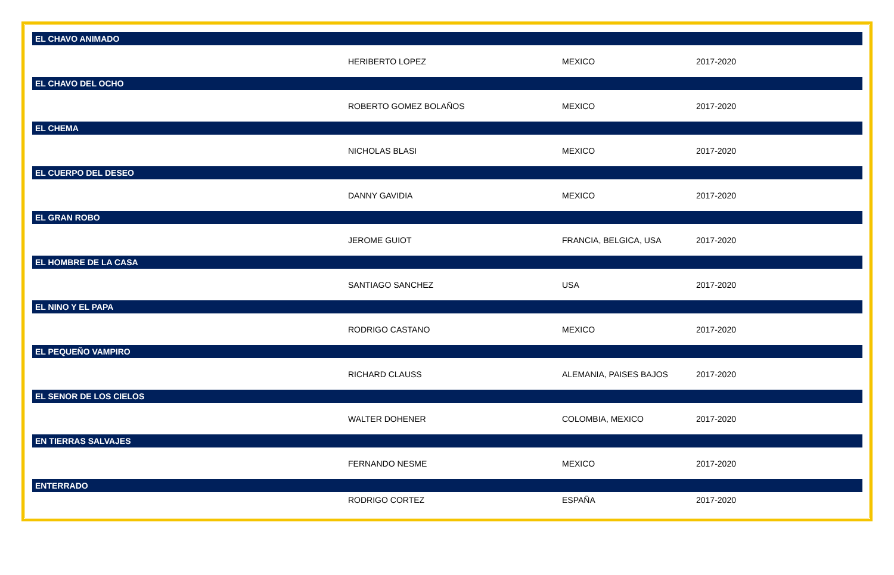| EL CHAVO ANIMADO | | | |
| --- | --- | --- | --- |
| | HERIBERTO LOPEZ | MEXICO | 2017-2020 |
| EL CHAVO DEL OCHO | | | |
| | ROBERTO GOMEZ BOLAÑOS | MEXICO | 2017-2020 |
| EL CHEMA | | | |
| | NICHOLAS BLASI | MEXICO | 2017-2020 |
| EL CUERPO DEL DESEO | | | |
| | DANNY GAVIDIA | MEXICO | 2017-2020 |
| EL GRAN ROBO | | | |
| | JEROME GUIOT | FRANCIA, BELGICA, USA | 2017-2020 |
| EL HOMBRE DE LA CASA | | | |
| | SANTIAGO SANCHEZ | USA | 2017-2020 |
| EL NINO Y EL PAPA | | | |
| | RODRIGO CASTANO | MEXICO | 2017-2020 |
| EL PEQUEÑO VAMPIRO | | | |
| | RICHARD CLAUSS | ALEMANIA, PAISES BAJOS | 2017-2020 |
| EL SENOR DE LOS CIELOS | | | |
| | WALTER DOHENER | COLOMBIA, MEXICO | 2017-2020 |
| EN TIERRAS SALVAJES | | | |
| | FERNANDO NESME | MEXICO | 2017-2020 |
| ENTERRADO | | | |
| | RODRIGO CORTEZ | ESPAÑA | 2017-2020 |